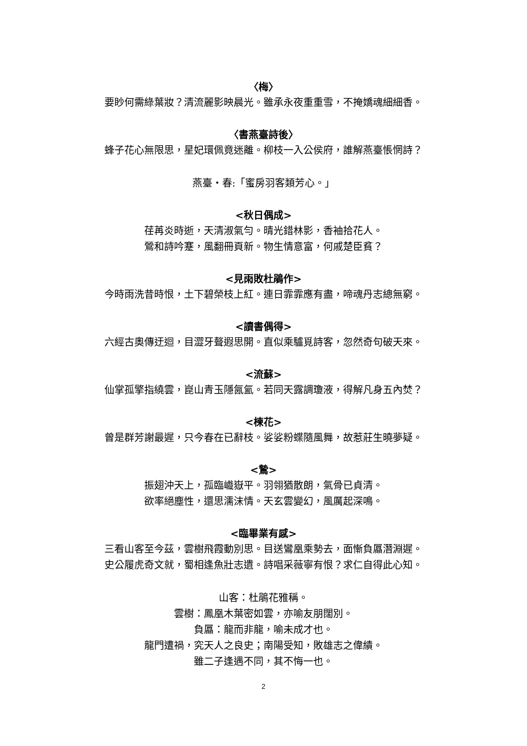〈梅〉
要眇何需綠葉妝？清流麗影映晨光。雖承永夜重重雪，不掩嬌魂細細香。
〈書燕臺詩後〉
蜂子花心無限思，星妃環佩竟迷離。柳枝一入公侯府，誰解燕臺悵惘詩？
燕臺・春:「蜜房羽客類芳心。」
<秋日偶成>
荏苒炎時逝，天清淑氣勻。晴光錯林影，香袖拾花人。
鶯和詩吟蹇，風翻冊頁新。物生情意富，何戚楚臣貧？
<見雨敗杜鵑作>
今時雨洗昔時恨，土下碧榮枝上紅。連日霏霏應有盡，啼魂丹志總無窮。
<讀書偶得>
六經古奧傳迂迴，目澀牙聱遐思開。直似乘驢覓詩客，忽然奇句破天來。
<流蘇>
仙掌孤擎指繞雲，崑山青玉隱氤氳。若同天露調瓊液，得解凡身五內焚？
<楝花>
曾是群芳謝最遲，只今春在已辭枝。娑娑粉蝶隨風舞，故惹莊生曉夢疑。
<鷙>
振翅沖天上，孤臨巇嶽平。羽翎猶散朗，氣骨已貞清。
欲率絕塵性，還思濡沫情。天玄雲變幻，風厲起深鳴。
<臨畢業有感>
三看山客至今茲，雲樹飛霞動別思。目送鸞凰乘勢去，面慚負屭潛淵遲。
史公履虎奇文就，蜀相逢魚壯志遺。詩唱采薇寧有恨？求仁自得此心知。
山客：杜鵑花雅稱。
雲樹：鳳凰木葉密如雲，亦喻友朋闊別。
負屭：龍而非龍，喻未成才也。
龍門遭禍，究天人之良史；南陽受知，敗雄志之偉績。
雖二子逢遇不同，其不悔一也。
2